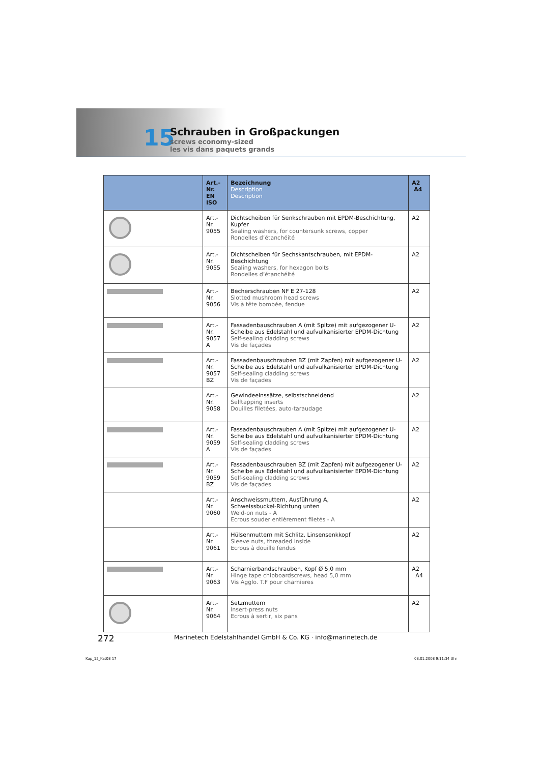15
Schrauben in Großpackungen
screws economy-sized
les vis dans paquets grands
| | Art.-Nr. EN ISO | Bezeichnung Description Description | A2 A4 |
| --- | --- | --- | --- |
| | Art.-Nr. 9055 | Dichtscheiben für Senkschrauben mit EPDM-Beschichtung, Kupfer Sealing washers, for countersunk screws, copper Rondelles d’étanchéité | A2 |
| | Art.-Nr. 9055 | Dichtscheiben für Sechskantschrauben, mit EPDM-Beschichtung Sealing washers, for hexagon bolts Rondelles d’étanchéité | A2 |
| | Art.-Nr. 9056 | Becherschrauben NF E 27-128 Slotted mushroom head screws Vis à tête bombée, fendue | A2 |
| | Art.-Nr. 9057 A | Fassadenbauschrauben A (mit Spitze) mit aufgezogener U-Scheibe aus Edelstahl und aufvulkanisierter EPDM-Dichtung Self-sealing cladding screws Vis de façades | A2 |
| | Art.-Nr. 9057 BZ | Fassadenbauschrauben BZ (mit Zapfen) mit aufgezogener U-Scheibe aus Edelstahl und aufvulkanisierter EPDM-Dichtung Self-sealing cladding screws Vis de façades | A2 |
| | Art.-Nr. 9058 | Gewindeeinssätze, selbstschneidend Selftapping inserts Douilles filetées, auto-taraudage | A2 |
| | Art.-Nr. 9059 A | Fassadenbauschrauben A (mit Spitze) mit aufgezogener U-Scheibe aus Edelstahl und aufvulkanisierter EPDM-Dichtung Self-sealing cladding screws Vis de façades | A2 |
| | Art.-Nr. 9059 BZ | Fassadenbauschrauben BZ (mit Zapfen) mit aufgezogener U-Scheibe aus Edelstahl und aufvulkanisierter EPDM-Dichtung Self-sealing cladding screws Vis de façades | A2 |
| | Art.-Nr. 9060 | Anschweissmuttern, Ausführung A, Schweissbuckel-Richtung unten Weld-on nuts - A Ecrous souder entièrement filetés - A | A2 |
| | Art.-Nr. 9061 | Hülsenmuttern mit Schlitz, Linsensenkkopf Sleeve nuts, threaded inside Ecrous à douille fendus | A2 |
| | Art.-Nr. 9063 | Scharnierbandschrauben, Kopf Ø 5,0 mm Hinge tape chipboardscrews, head 5,0 mm Vis Agglo. T.F pour charnieres | A2 A4 |
| | Art.-Nr. 9064 | Setzmuttern Insert-press nuts Ecrous à sertir, six pans | A2 |
272
Marinetech Edelstahlhandel GmbH & Co. KG · info@marinetech.de
Kap_15_Kat08 17 08.01.2008 9:11:34 Uhr